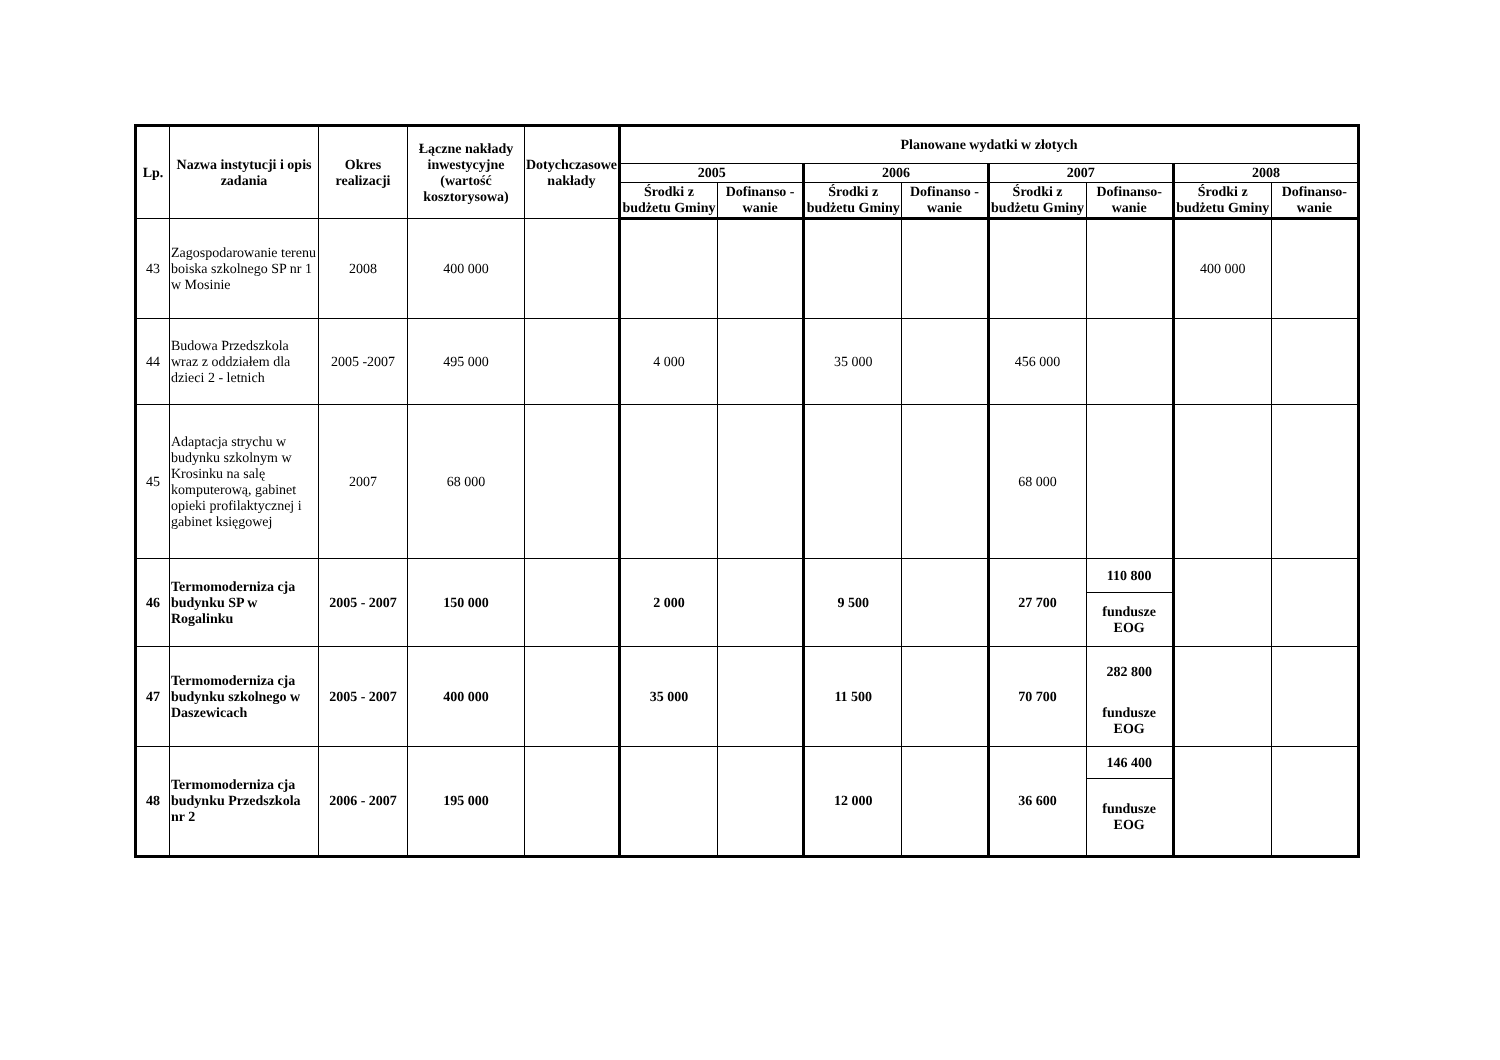| Lp. | Nazwa instytucji i opis zadania | Okres realizacji | Łączne nakłady inwestycyjne (wartość kosztorysowa) | Dotychczasowe nakłady | Planowane wydatki w złotych | | | | | | | |
| --- | --- | --- | --- | --- | --- | --- | --- | --- | --- | --- | --- | --- |
| | | | | | 2005 | | 2006 | | 2007 | | 2008 | |
| | | | | | Środki z budżetu Gminy | Dofinanso - wanie | Środki z budżetu Gminy | Dofinanso - wanie | Środki z budżetu Gminy | Dofinanso- wanie | Środki z budżetu Gminy | Dofinanso- wanie |
| 43 | Zagospodarowanie terenu boiska szkolnego SP nr 1 w Mosinie | 2008 | 400 000 | | | | | | | | 400 000 | |
| 44 | Budowa Przedszkola wraz z oddziałem dla dzieci 2 - letnich | 2005 -2007 | 495 000 | | 4 000 | | 35 000 | | 456 000 | | | |
| 45 | Adaptacja strychu w budynku szkolnym w Krosinku na salę komputerową, gabinet opieki profilaktycznej i gabinet księgowej | 2007 | 68 000 | | | | | | 68 000 | | | |
| 46 | Termomoderniza cja budynku SP w Rogalinku | 2005 - 2007 | 150 000 | | 2 000 | | 9 500 | | 27 700 | 110 800 | | |
| | | | | | | | | | | fundusze EOG | | |
| 47 | Termomoderniza cja budynku szkolnego w Daszewicach | 2005 - 2007 | 400 000 | | 35 000 | | 11 500 | | 70 700 | 282 800 | | |
| | | | | | | | | | | fundusze EOG | | |
| 48 | Termomoderniza cja budynku Przedszkola nr 2 | 2006 - 2007 | 195 000 | | | | 12 000 | | 36 600 | 146 400 | | |
| | | | | | | | | | | fundusze EOG | | |